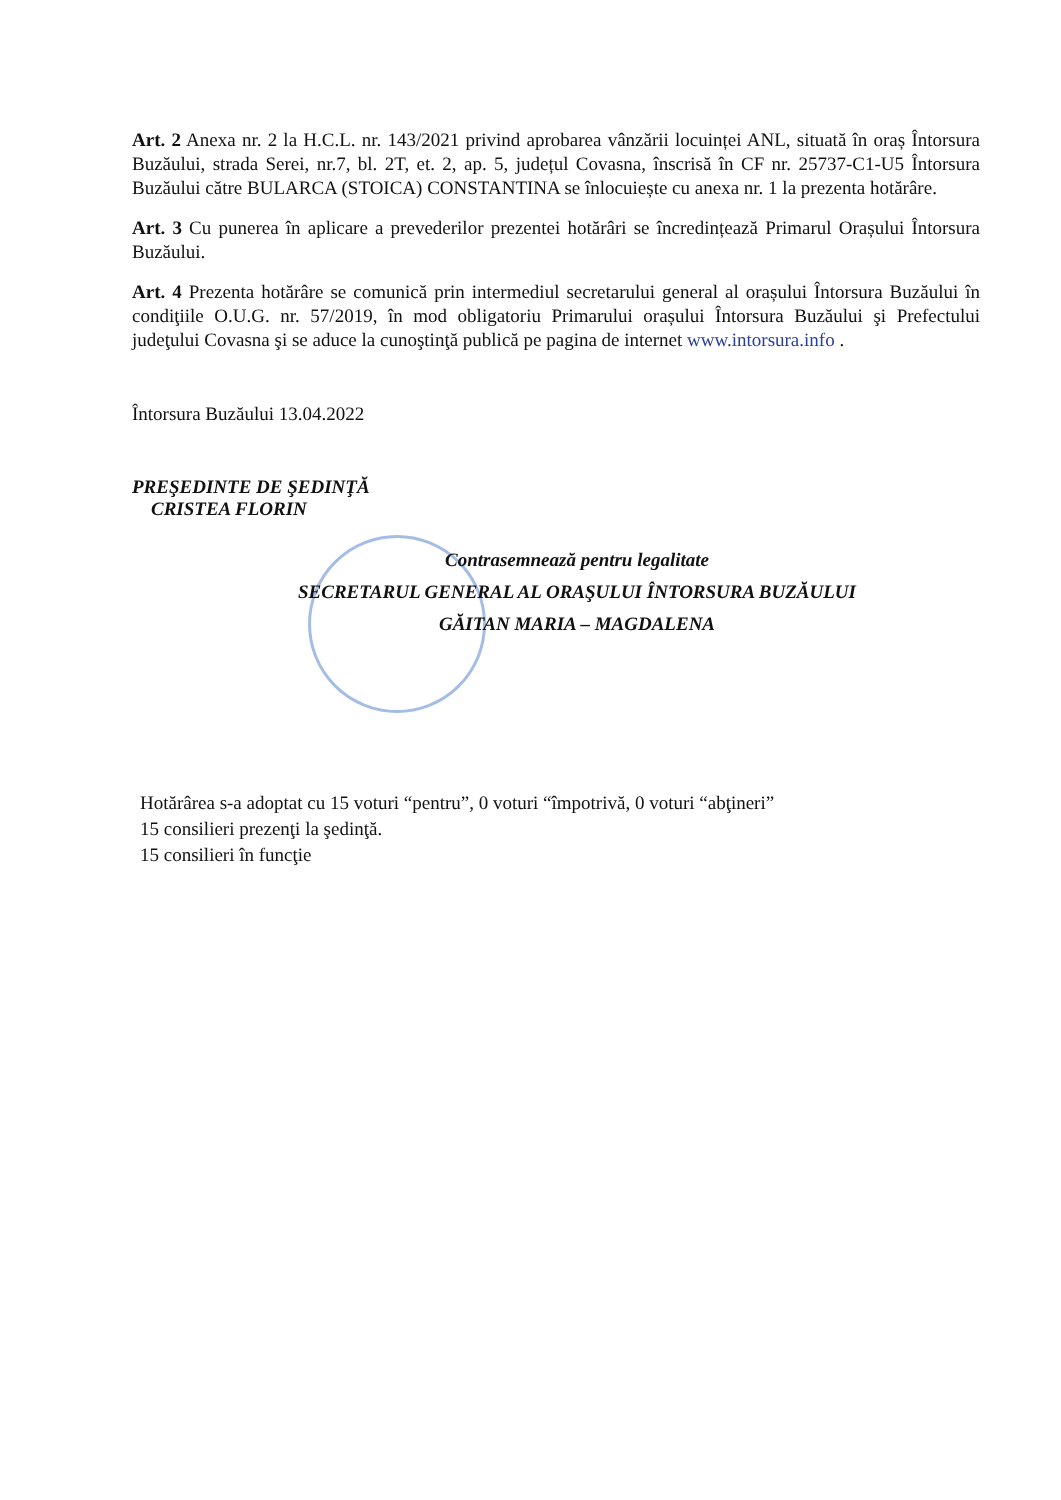Art. 2 Anexa nr. 2 la H.C.L. nr. 143/2021 privind aprobarea vânzării locuinței ANL, situată în oraș Întorsura Buzăului, strada Serei, nr.7, bl. 2T, et. 2, ap. 5, județul Covasna, înscrisă în CF nr. 25737-C1-U5 Întorsura Buzăului către BULARCA (STOICA) CONSTANTINA se înlocuiește cu anexa nr. 1 la prezenta hotărâre.
Art. 3 Cu punerea în aplicare a prevederilor prezentei hotărâri se încredințează Primarul Orașului Întorsura Buzăului.
Art. 4 Prezenta hotărâre se comunică prin intermediul secretarului general al orașului Întorsura Buzăului în condiţiile O.U.G. nr. 57/2019, în mod obligatoriu Primarului orașului Întorsura Buzăului şi Prefectului judeţului Covasna şi se aduce la cunoştinţă publică pe pagina de internet www.intorsura.info .
Întorsura Buzăului 13.04.2022
PREŞEDINTE DE ŞEDINŢĂ
CRISTEA FLORIN
Contrasemnează pentru legalitate
SECRETARUL GENERAL AL ORAŞULUI ÎNTORSURA BUZĂULUI
GĂITAN MARIA – MAGDALENA
Hotărârea s-a adoptat cu 15 voturi “pentru”, 0 voturi “împotrivă, 0 voturi “abţineri”
15 consilieri prezenţi la şedinţă.
15 consilieri în funcţie